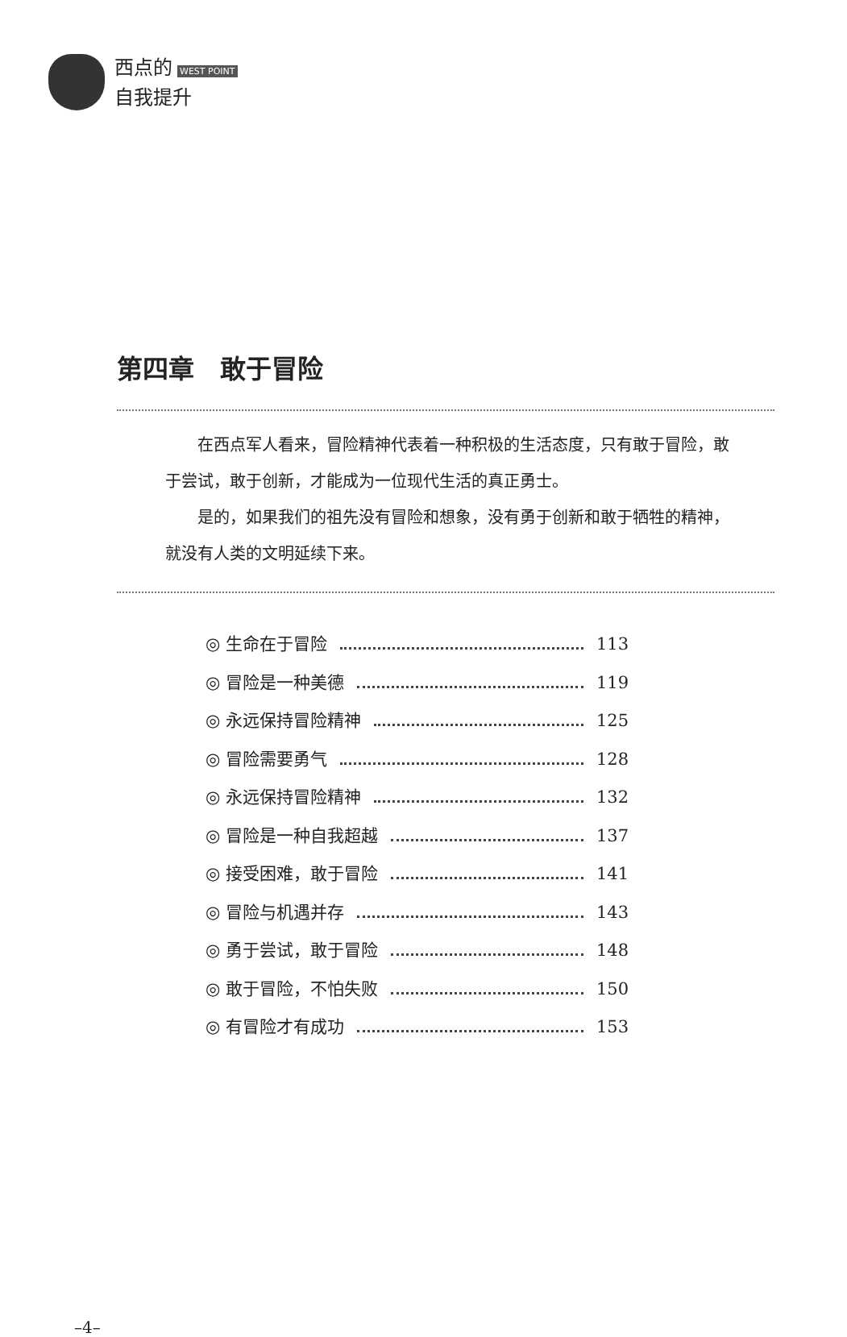西点的 WEST POINT
自我提升
第四章　敢于冒险
在西点军人看来，冒险精神代表着一种积极的生活态度，只有敢于冒险，敢于尝试，敢于创新，才能成为一位现代生活的真正勇士。
是的，如果我们的祖先没有冒险和想象，没有勇于创新和敢于牺牲的精神，就没有人类的文明延续下来。
◎ 生命在于冒险 113
◎ 冒险是一种美德 119
◎ 永远保持冒险精神 125
◎ 冒险需要勇气 128
◎ 永远保持冒险精神 132
◎ 冒险是一种自我超越 137
◎ 接受困难，敢于冒险 141
◎ 冒险与机遇并存 143
◎ 勇于尝试，敢于冒险 148
◎ 敢于冒险，不怕失败 150
◎ 有冒险才有成功 153
–4–